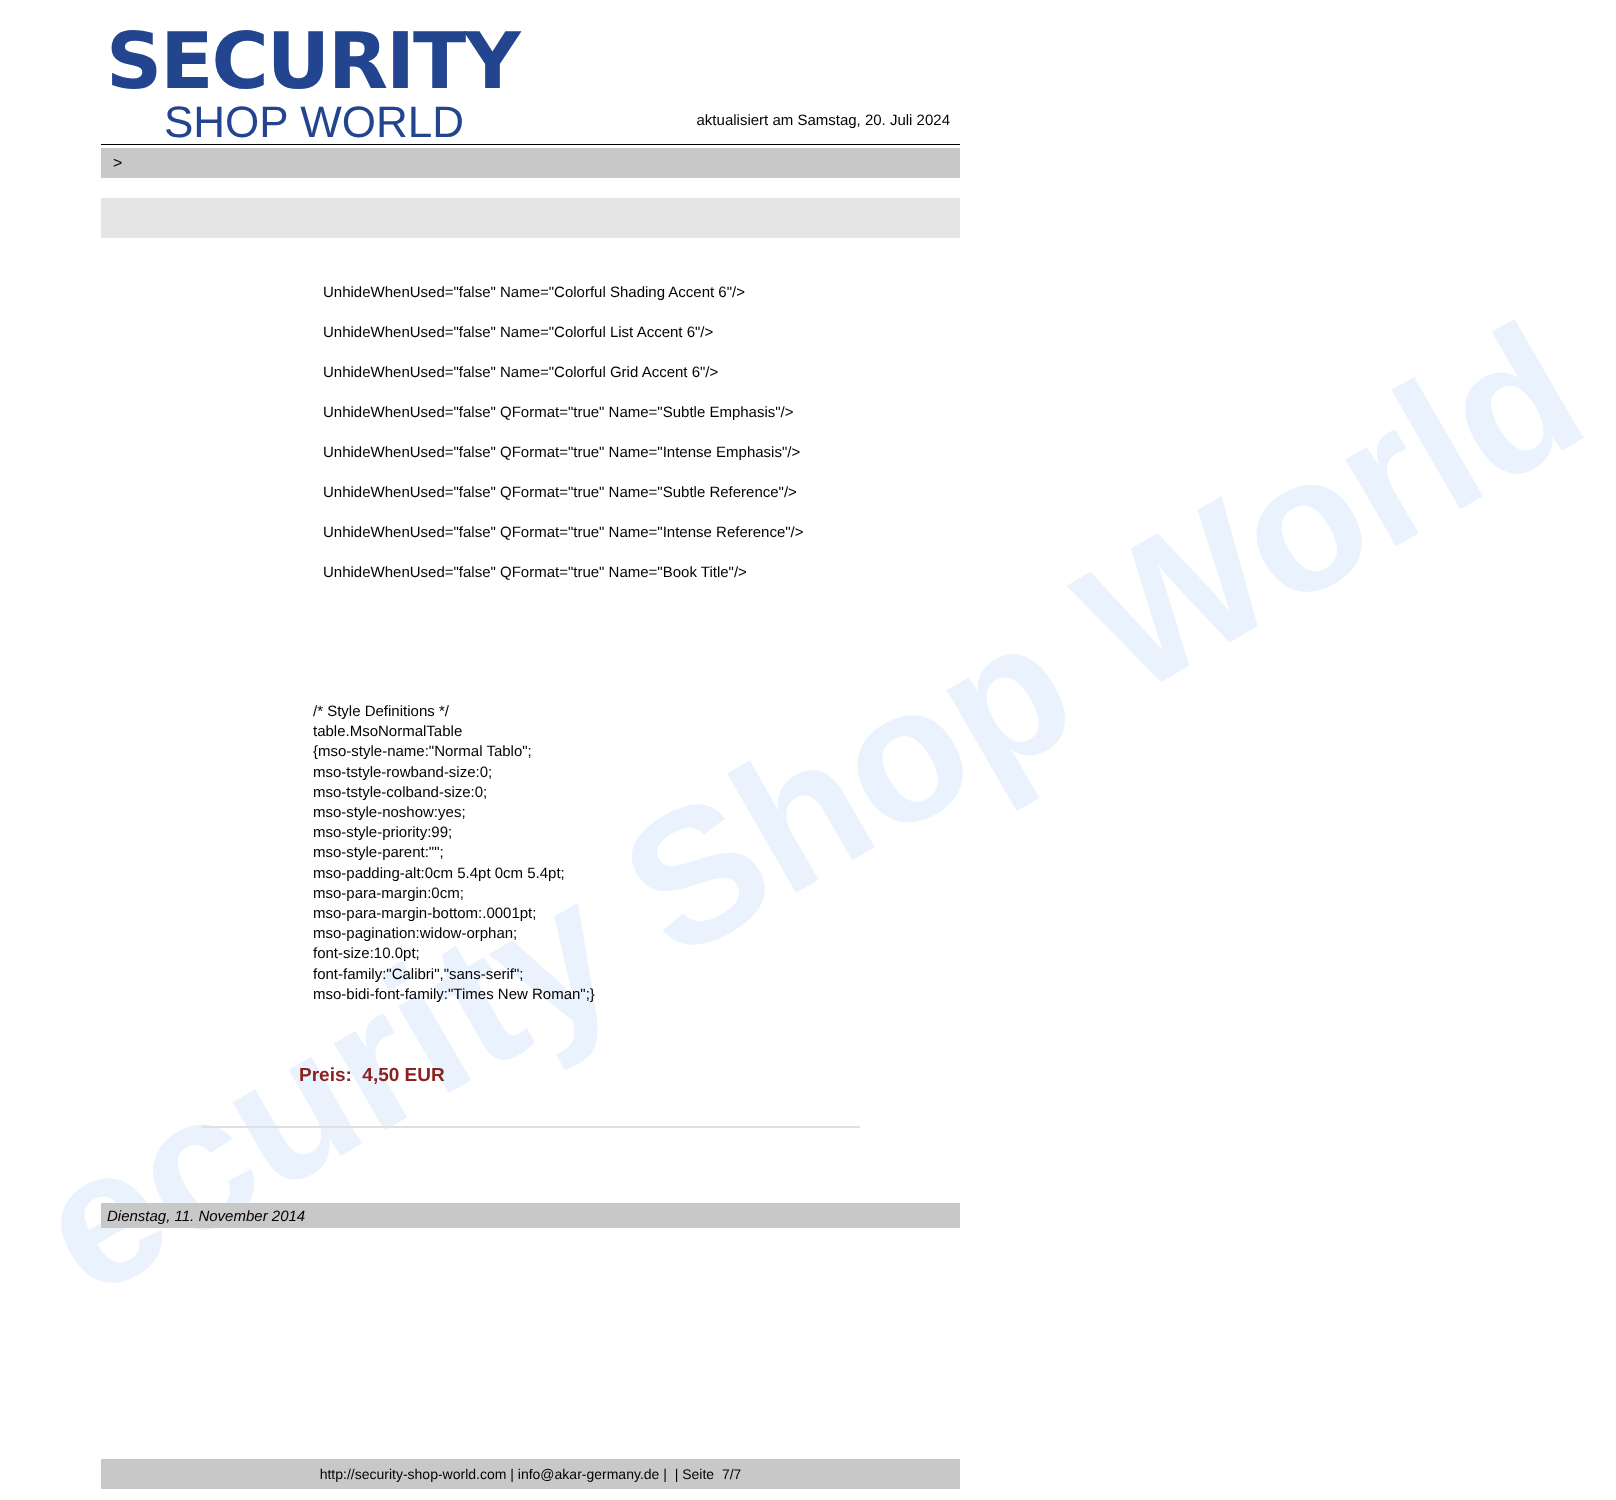ecurity Shop World
SECURITY
SHOP WORLD
aktualisiert am Samstag, 20. Juli 2024
>
UnhideWhenUsed="false" Name="Colorful Shading Accent 6"/>
UnhideWhenUsed="false" Name="Colorful List Accent 6"/>
UnhideWhenUsed="false" Name="Colorful Grid Accent 6"/>
UnhideWhenUsed="false" QFormat="true" Name="Subtle Emphasis"/>
UnhideWhenUsed="false" QFormat="true" Name="Intense Emphasis"/>
UnhideWhenUsed="false" QFormat="true" Name="Subtle Reference"/>
UnhideWhenUsed="false" QFormat="true" Name="Intense Reference"/>
UnhideWhenUsed="false" QFormat="true" Name="Book Title"/>
/* Style Definitions */
table.MsoNormalTable
{mso-style-name:"Normal Tablo";
mso-tstyle-rowband-size:0;
mso-tstyle-colband-size:0;
mso-style-noshow:yes;
mso-style-priority:99;
mso-style-parent:"";
mso-padding-alt:0cm 5.4pt 0cm 5.4pt;
mso-para-margin:0cm;
mso-para-margin-bottom:.0001pt;
mso-pagination:widow-orphan;
font-size:10.0pt;
font-family:"Calibri","sans-serif";
mso-bidi-font-family:"Times New Roman";}
Preis: 4,50 EUR
Dienstag, 11. November 2014
http://security-shop-world.com | info@akar-germany.de | | Seite 7/7